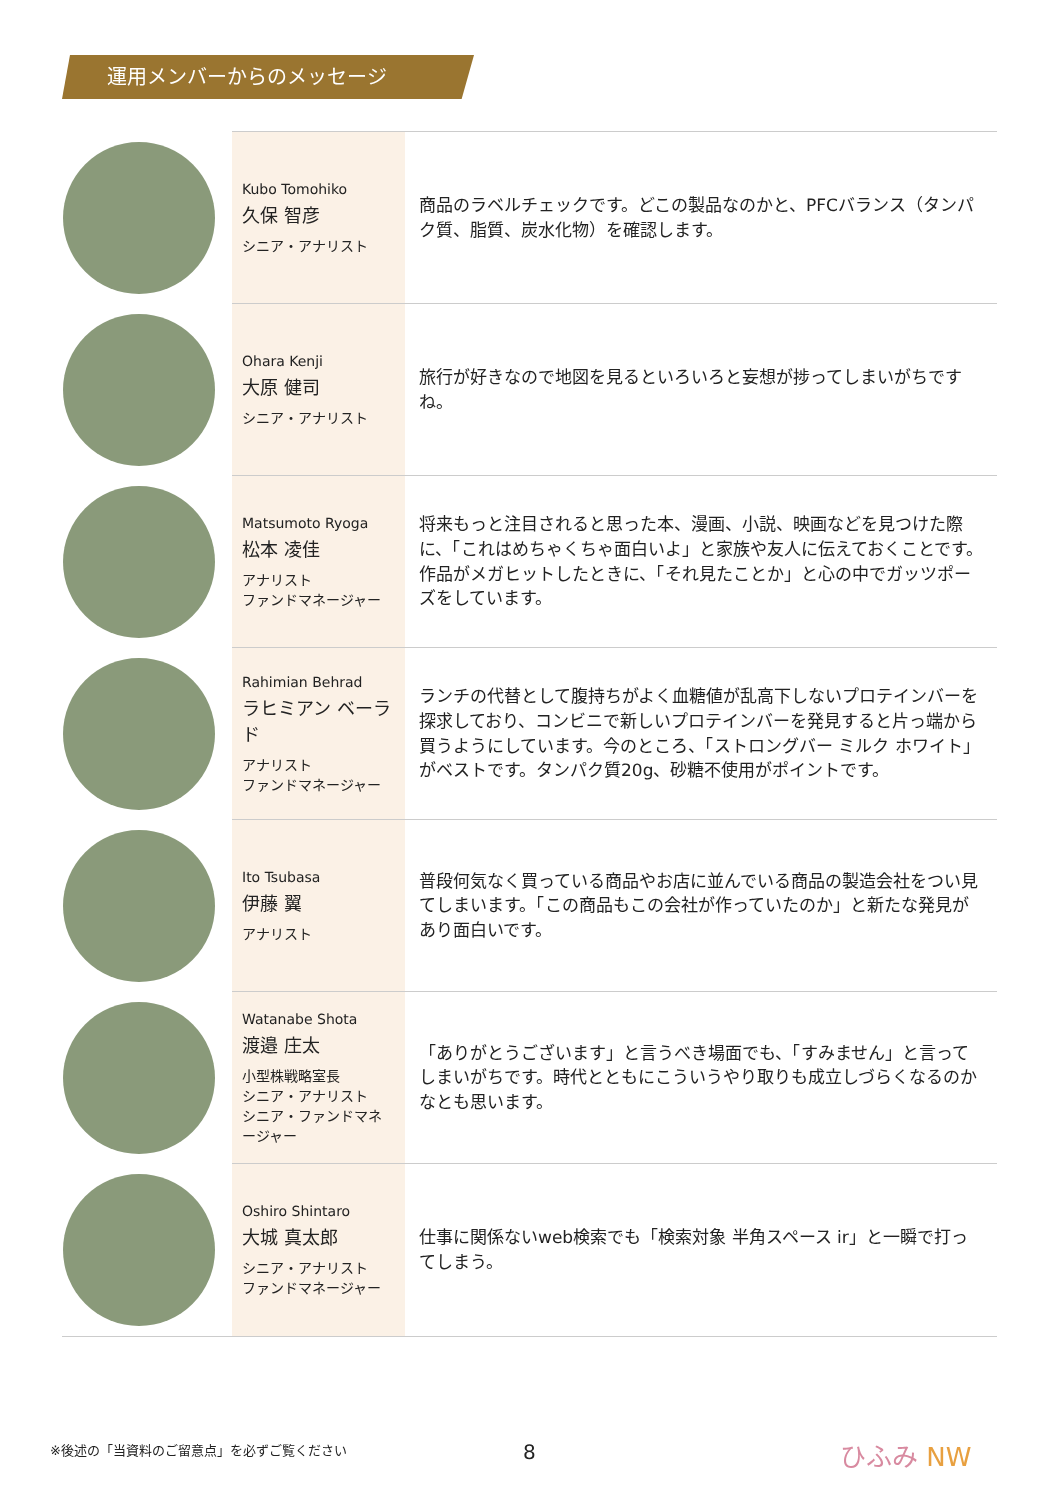運用メンバーからのメッセージ
| | Kubo Tomohiko 久保 智彦 シニア・アナリスト | 商品のラベルチェックです。どこの製品なのかと、PFCバランス（タンパク質、脂質、炭水化物）を確認します。 |
| | Ohara Kenji 大原 健司 シニア・アナリスト | 旅行が好きなので地図を見るといろいろと妄想が捗ってしまいがちですね。 |
| | Matsumoto Ryoga 松本 凌佳 アナリスト ファンドマネージャー | 将来もっと注目されると思った本、漫画、小説、映画などを見つけた際に、「これはめちゃくちゃ面白いよ」と家族や友人に伝えておくことです。作品がメガヒットしたときに、「それ見たことか」と心の中でガッツポーズをしています。 |
| | Rahimian Behrad ラヒミアン ベーラド アナリスト ファンドマネージャー | ランチの代替として腹持ちがよく血糖値が乱高下しないプロテインバーを探求しており、コンビニで新しいプロテインバーを発見すると片っ端から買うようにしています。今のところ、「ストロングバー ミルク ホワイト」がベストです。タンパク質20g、砂糖不使用がポイントです。 |
| | Ito Tsubasa 伊藤 翼 アナリスト | 普段何気なく買っている商品やお店に並んでいる商品の製造会社をつい見てしまいます。「この商品もこの会社が作っていたのか」と新たな発見があり面白いです。 |
| | Watanabe Shota 渡邉 庄太 小型株戦略室長 シニア・アナリスト シニア・ファンドマネージャー | 「ありがとうございます」と言うべき場面でも、「すみません」と言ってしまいがちです。時代とともにこういうやり取りも成立しづらくなるのかなとも思います。 |
| | Oshiro Shintaro 大城 真太郎 シニア・アナリスト ファンドマネージャー | 仕事に関係ないweb検索でも「検索対象 半角スペース ir」と一瞬で打ってしまう。 |
※後述の「当資料のご留意点」を必ずご覧ください
8 ひふみ NW